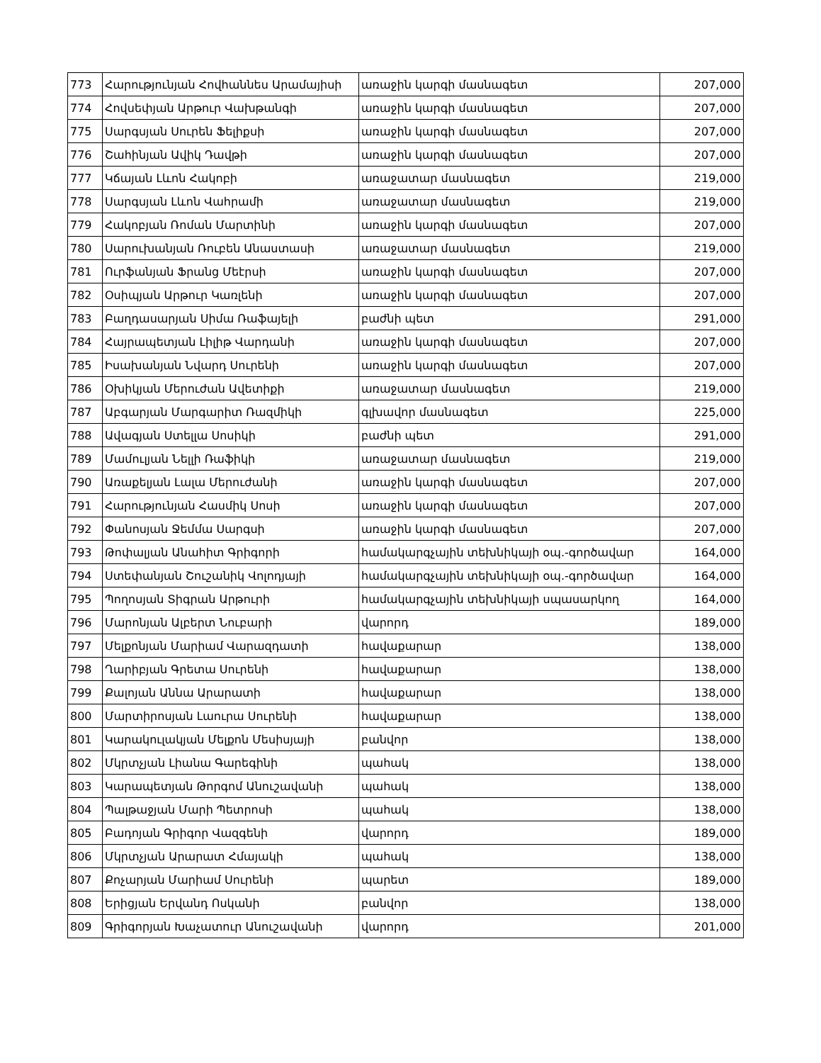| 773 | Հարությունյան Հովհաննես Արամայիսի | առաջին կարգի մասնագետ | 207,000 |
| 774 | Հովսեփյան Արթուր Վախթանգի | առաջին կարգի մասնագետ | 207,000 |
| 775 | Սարգսյան Սուրեն Ֆելիքսի | առաջին կարգի մասնագետ | 207,000 |
| 776 | Շահինյան Ավիկ Դավթի | առաջին կարգի մասնագետ | 207,000 |
| 777 | Կճայան Լևոն Հակոբի | առաջատար մասնագետ | 219,000 |
| 778 | Սարգսյան Լևոն Վահրամի | առաջատար մասնագետ | 219,000 |
| 779 | Հակոբյան Ռոման Մարտինի | առաջին կարգի մասնագետ | 207,000 |
| 780 | Սարուխանյան Ռուբեն Անաստասի | առաջատար մասնագետ | 219,000 |
| 781 | Ուրֆանյան Ֆրանց Մեէրսի | առաջին կարգի մասնագետ | 207,000 |
| 782 | Օսիպյան Արթուր Կառլենի | առաջին կարգի մասնագետ | 207,000 |
| 783 | Բաղդասարյան Սիմա Ռաֆայելի | բաժնի պետ | 291,000 |
| 784 | Հայրապետյան Լիլիթ Վարդանի | առաջին կարգի մասնագետ | 207,000 |
| 785 | Իսախանյան Նվարդ Սուրենի | առաջին կարգի մասնագետ | 207,000 |
| 786 | Օխիկյան Մերուժան Ավետիքի | առաջատար մասնագետ | 219,000 |
| 787 | Աբգարյան Մարգարիտ Ռազմիկի | գլխավոր մասնագետ | 225,000 |
| 788 | Ավագյան Ստելլա Սոսիկի | բաժնի պետ | 291,000 |
| 789 | Մամուլյան Նելլի Ռաֆիկի | առաջատար մասնագետ | 219,000 |
| 790 | Առաքելյան Լալա Մերուժանի | առաջին կարգի մասնագետ | 207,000 |
| 791 | Հարությունյան Հասմիկ Սոսի | առաջին կարգի մասնագետ | 207,000 |
| 792 | Փանոսյան Ջեմմա Սարգսի | առաջին կարգի մասնագետ | 207,000 |
| 793 | Թոփալյան Անահիտ Գրիգորի | համակարգչային տեխնիկայի օպ.-գործավար | 164,000 |
| 794 | Ստեփանյան Շուշանիկ Վոլոդյայի | համակարգչային տեխնիկայի օպ.-գործավար | 164,000 |
| 795 | Պողոսյան Տիգրան Արթուրի | համակարգչային տեխնիկայի սպասարկող | 164,000 |
| 796 | Մարոնյան Ալբերտ Նուբարի | վարորդ | 189,000 |
| 797 | Մելքոնյան Մարիամ Վարազդատի | հավաքարար | 138,000 |
| 798 | Ղարիբյան Գրետա Սուրենի | հավաքարար | 138,000 |
| 799 | Քալոյան Աննա Արարատի | հավաքարար | 138,000 |
| 800 | Մարտիրոսյան Լաուրա Սուրենի | հավաքարար | 138,000 |
| 801 | Կարակուլակյան Մելքոն Մեսիսյայի | բանվոր | 138,000 |
| 802 | Մկրտչյան Լիանա Գարեգինի | պահակ | 138,000 |
| 803 | Կարապետյան Թորգոմ Անուշավանի | պահակ | 138,000 |
| 804 | Պալթաջյան Մարի Պետրոսի | պահակ | 138,000 |
| 805 | Բադոյան Գրիգոր Վազգենի | վարորդ | 189,000 |
| 806 | Մկրտչյան Արարատ Հմայակի | պահակ | 138,000 |
| 807 | Քոչարյան Մարիամ Սուրենի | պարետ | 189,000 |
| 808 | Երիցյան Երվանդ Ոսկանի | բանվոր | 138,000 |
| 809 | Գրիգորյան Խաչատուր Անուշավանի | վարորդ | 201,000 |